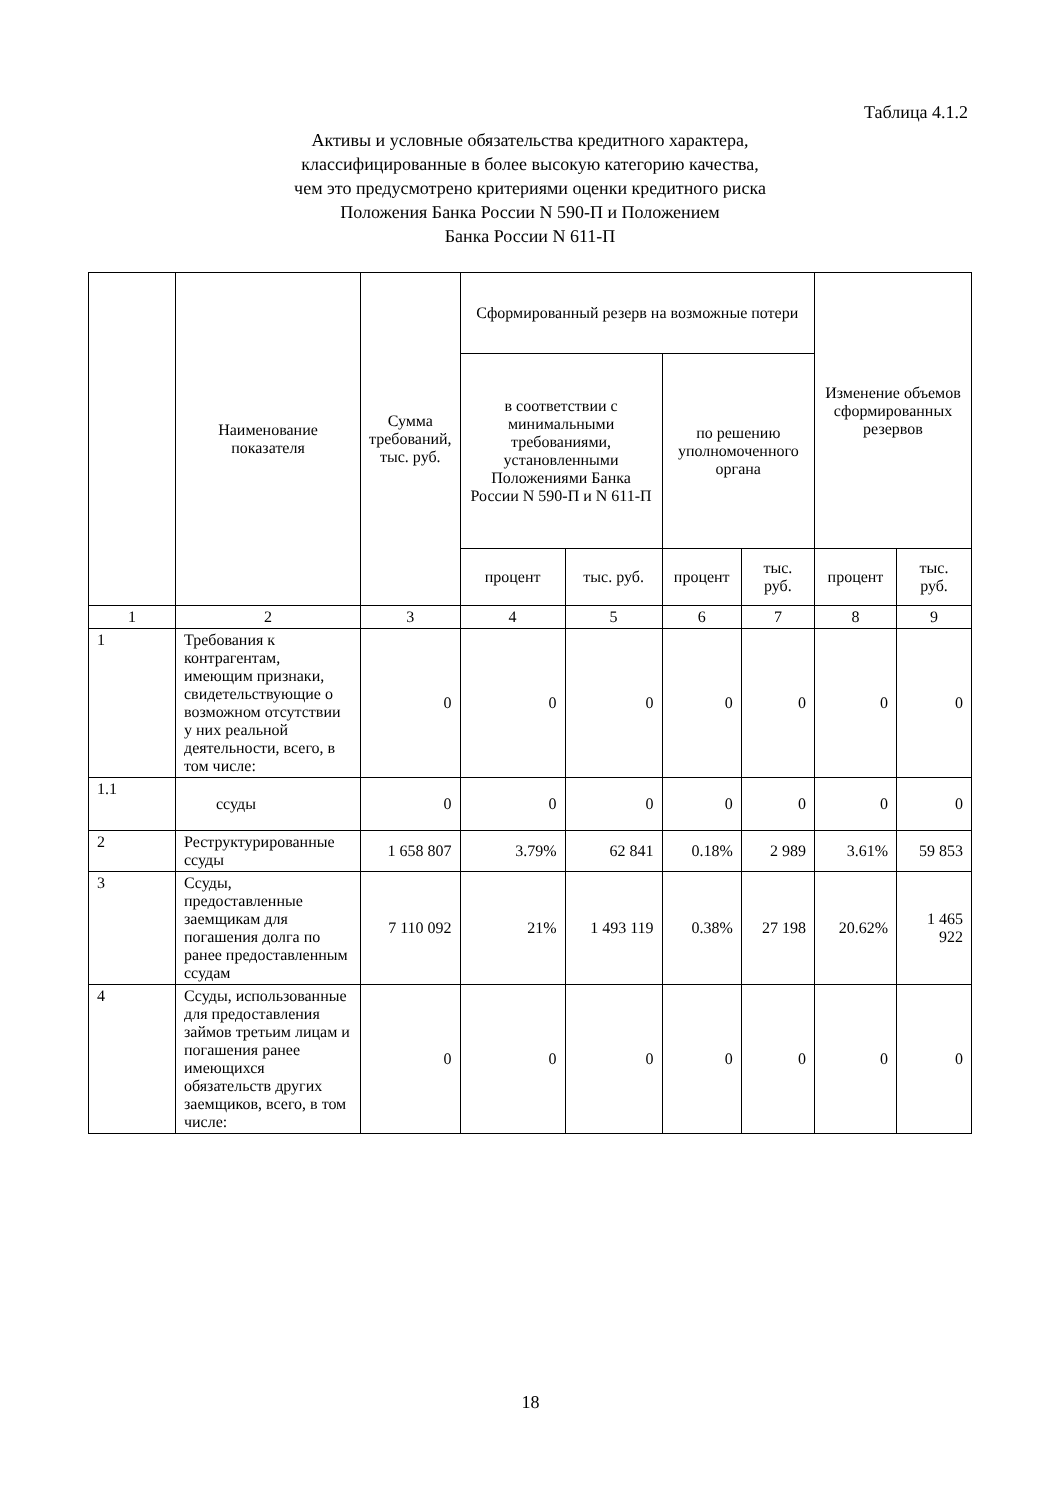Таблица 4.1.2
Активы и условные обязательства кредитного характера,
классифицированные в более высокую категорию качества,
чем это предусмотрено критериями оценки кредитного риска
Положения Банка России N 590-П и Положением
Банка России N 611-П
| | Наименование показателя | Сумма требований, тыс. руб. | Сформированный резерв на возможные потери | | | | Изменение объемов сформированных резервов | |
| --- | --- | --- | --- | --- | --- | --- | --- | --- |
| | | | в соответствии с минимальными требованиями, установленными Положениями Банка России N 590-П и N 611-П | | по решению уполномоченного органа | | | |
| | | | процент | тыс. руб. | процент | тыс. руб. | процент | тыс. руб. |
| 1 | 2 | 3 | 4 | 5 | 6 | 7 | 8 | 9 |
| 1 | Требования к контрагентам, имеющим признаки, свидетельствующие о возможном отсутствии у них реальной деятельности, всего, в том числе: | 0 | 0 | 0 | 0 | 0 | 0 | 0 |
| 1.1 | ссуды | 0 | 0 | 0 | 0 | 0 | 0 | 0 |
| 2 | Реструктурированные ссуды | 1 658 807 | 3.79% | 62 841 | 0.18% | 2 989 | 3.61% | 59 853 |
| 3 | Ссуды, предоставленные заемщикам для погашения долга по ранее предоставленным ссудам | 7 110 092 | 21% | 1 493 119 | 0.38% | 27 198 | 20.62% | 1 465 922 |
| 4 | Ссуды, использованные для предоставления займов третьим лицам и погашения ранее имеющихся обязательств других заемщиков, всего, в том числе: | 0 | 0 | 0 | 0 | 0 | 0 | 0 |
18